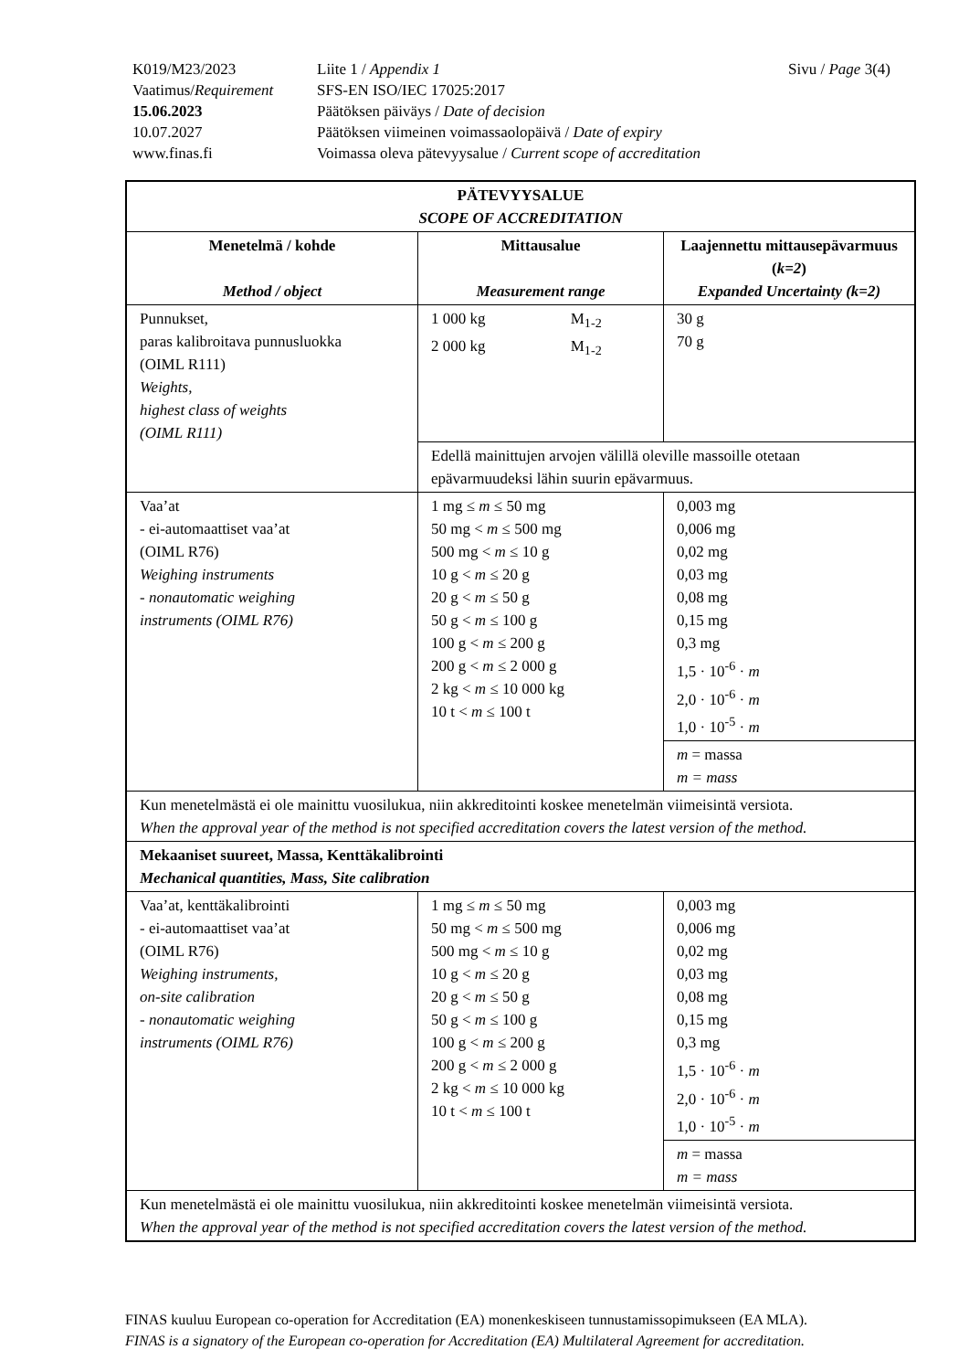| K019/M23/2023 | Liite 1 / Appendix 1 | Sivu / Page 3(4) |
| Vaatimus/ Requirement | SFS-EN ISO/IEC 17025:2017 | |
| 15.06.2023 | Päätöksen päiväys / Date of decision | |
| 10.07.2027 | Päätöksen viimeinen voimassaolopäivä / Date of expiry | |
| www.finas.fi | Voimassa oleva pätevyysalue / Current scope of accreditation | |
| PÄTEVYYSALUE SCOPE OF ACCREDITATION | | |
| --- | --- | --- |
| Menetelmä / kohde Method / object | Mittausalue Measurement range | Laajennettu mittausepävarmuus ( k=2 ) Expanded Uncertainty (k=2) |
| Punnukset, paras kalibroitava punnusluokka (OIML R111) Weights, highest class of weights (OIML R111) | / 1 000 kg / M<sub>1-2</sub> / / 2 000 kg / M<sub>1-2</sub> / | 30 g 70 g |
| | Edellä mainittujen arvojen välillä oleville massoille otetaan epävarmuudeksi lähin suurin epävarmuus. | |
| Vaa’at - ei-automaattiset vaa’at (OIML R76) Weighing instruments - nonautomatic weighing instruments (OIML R76) | 1 mg ≤ m ≤ 50 mg 50 mg < m ≤ 500 mg 500 mg < m ≤ 10 g 10 g < m ≤ 20 g 20 g < m ≤ 50 g 50 g < m ≤ 100 g 100 g < m ≤ 200 g 200 g < m ≤ 2 000 g 2 kg < m ≤ 10 000 kg 10 t < m ≤ 100 t | 0,003 mg 0,006 mg 0,02 mg 0,03 mg 0,08 mg 0,15 mg 0,3 mg 1,5 · 10<sup>-6</sup> · m 2,0 · 10<sup>-6</sup> · m 1,0 · 10<sup>-5</sup> · m |
| | | m = massa m = mass |
| Kun menetelmästä ei ole mainittu vuosilukua, niin akkreditointi koskee menetelmän viimeisintä versiota. When the approval year of the method is not specified accreditation covers the latest version of the method. | | |
| Mekaaniset suureet, Massa, Kenttäkalibrointi Mechanical quantities, Mass, Site calibration | | |
| Vaa’at, kenttäkalibrointi - ei-automaattiset vaa’at (OIML R76) Weighing instruments, on-site calibration - nonautomatic weighing instruments (OIML R76) | 1 mg ≤ m ≤ 50 mg 50 mg < m ≤ 500 mg 500 mg < m ≤ 10 g 10 g < m ≤ 20 g 20 g < m ≤ 50 g 50 g < m ≤ 100 g 100 g < m ≤ 200 g 200 g < m ≤ 2 000 g 2 kg < m ≤ 10 000 kg 10 t < m ≤ 100 t | 0,003 mg 0,006 mg 0,02 mg 0,03 mg 0,08 mg 0,15 mg 0,3 mg 1,5 · 10<sup>-6</sup> · m 2,0 · 10<sup>-6</sup> · m 1,0 · 10<sup>-5</sup> · m |
| | | m = massa m = mass |
| Kun menetelmästä ei ole mainittu vuosilukua, niin akkreditointi koskee menetelmän viimeisintä versiota. When the approval year of the method is not specified accreditation covers the latest version of the method. | | |
FINAS kuuluu European co-operation for Accreditation (EA) monenkeskiseen tunnustamissopimukseen (EA MLA).
FINAS is a signatory of the European co-operation for Accreditation (EA) Multilateral Agreement for accreditation.